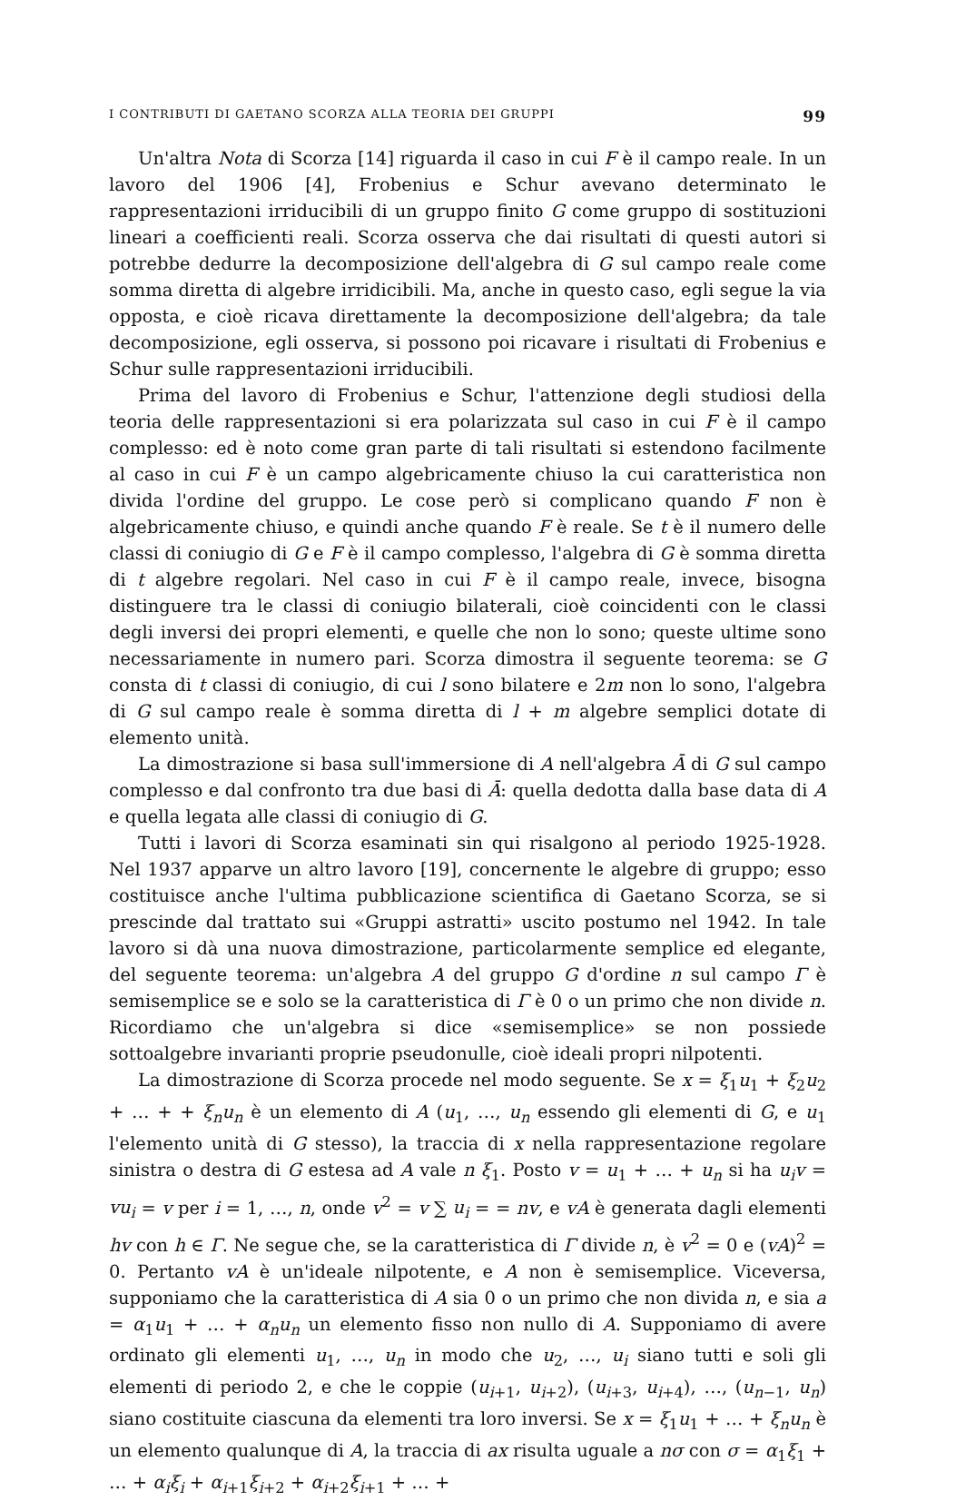I CONTRIBUTI DI GAETANO SCORZA ALLA TEORIA DEI GRUPPI 99
Un'altra Nota di Scorza [14] riguarda il caso in cui F è il campo reale. In un lavoro del 1906 [4], Frobenius e Schur avevano determinato le rappresentazioni irriducibili di un gruppo finito G come gruppo di sostituzioni lineari a coefficienti reali. Scorza osserva che dai risultati di questi autori si potrebbe dedurre la decomposizione dell'algebra di G sul campo reale come somma diretta di algebre irridicibili. Ma, anche in questo caso, egli segue la via opposta, e cioè ricava direttamente la decomposizione dell'algebra; da tale decomposizione, egli osserva, si possono poi ricavare i risultati di Frobenius e Schur sulle rappresentazioni irriducibili.
Prima del lavoro di Frobenius e Schur, l'attenzione degli studiosi della teoria delle rappresentazioni si era polarizzata sul caso in cui F è il campo complesso: ed è noto come gran parte di tali risultati si estendono facilmente al caso in cui F è un campo algebricamente chiuso la cui caratteristica non divida l'ordine del gruppo. Le cose però si complicano quando F non è algebricamente chiuso, e quindi anche quando F è reale. Se t è il numero delle classi di coniugio di G e F è il campo complesso, l'algebra di G è somma diretta di t algebre regolari. Nel caso in cui F è il campo reale, invece, bisogna distinguere tra le classi di coniugio bilaterali, cioè coincidenti con le classi degli inversi dei propri elementi, e quelle che non lo sono; queste ultime sono necessariamente in numero pari. Scorza dimostra il seguente teorema: se G consta di t classi di coniugio, di cui l sono bilatere e 2m non lo sono, l'algebra di G sul campo reale è somma diretta di l + m algebre semplici dotate di elemento unità.
La dimostrazione si basa sull'immersione di A nell'algebra Ā di G sul campo complesso e dal confronto tra due basi di Ā: quella dedotta dalla base data di A e quella legata alle classi di coniugio di G.
Tutti i lavori di Scorza esaminati sin qui risalgono al periodo 1925-1928. Nel 1937 apparve un altro lavoro [19], concernente le algebre di gruppo; esso costituisce anche l'ultima pubblicazione scientifica di Gaetano Scorza, se si prescinde dal trattato sui «Gruppi astratti» uscito postumo nel 1942. In tale lavoro si dà una nuova dimostrazione, particolarmente semplice ed elegante, del seguente teorema: un'algebra A del gruppo G d'ordine n sul campo Γ è semisemplice se e solo se la caratteristica di Γ è 0 o un primo che non divide n. Ricordiamo che un'algebra si dice «semisemplice» se non possiede sottoalgebre invarianti proprie pseudonulle, cioè ideali propri nilpotenti.
La dimostrazione di Scorza procede nel modo seguente. Se x = ξ<sub>1</sub>u<sub>1</sub> + ξ<sub>2</sub>u<sub>2</sub> + … + + ξ<sub>n</sub> u<sub>n</sub> è un elemento di A (u<sub>1</sub>, …, u<sub>n</sub> essendo gli elementi di G, e u<sub>1</sub> l'elemento unità di G stesso), la traccia di x nella rappresentazione regolare sinistra o destra di G estesa ad A vale n ξ<sub>1</sub>. Posto v = u<sub>1</sub> + … + u<sub>n</sub> si ha u<sub>i</sub>v = vu<sub>i</sub> = v per i = 1, …, n, onde v<sup>2</sup> = v ∑ u<sub>i</sub> = = nv, e vA è generata dagli elementi hv con h ∈ Γ. Ne segue che, se la caratteristica di Γ divide n, è v<sup>2</sup> = 0 e (vA)<sup>2</sup> = 0. Pertanto vA è un'ideale nilpotente, e A non è semisemplice. Viceversa, supponiamo che la caratteristica di A sia 0 o un primo che non divida n, e sia a = α<sub>1</sub>u<sub>1</sub> + … + α<sub>n</sub>u<sub>n</sub> un elemento fisso non nullo di A. Supponiamo di avere ordinato gli elementi u<sub>1</sub>, …, u<sub>n</sub> in modo che u<sub>2</sub>, …, u<sub>i</sub> siano tutti e soli gli elementi di periodo 2, e che le coppie (u<sub>i+1</sub>, u<sub>i+2</sub>), (u<sub>i+3</sub>, u<sub>i+4</sub>), …, (u<sub>n−1</sub>, u<sub>n</sub>) siano costituite ciascuna da elementi tra loro inversi. Se x = ξ<sub>1</sub>u<sub>1</sub> + … + ξ<sub>n</sub>u<sub>n</sub> è un elemento qualunque di A, la traccia di ax risulta uguale a nσ con σ = α<sub>1</sub>ξ<sub>1</sub> + … + α<sub>i</sub>ξ<sub>i</sub> + α<sub>i+1</sub>ξ<sub>i+2</sub> + α<sub>i+2</sub>ξ<sub>i+1</sub> + … +